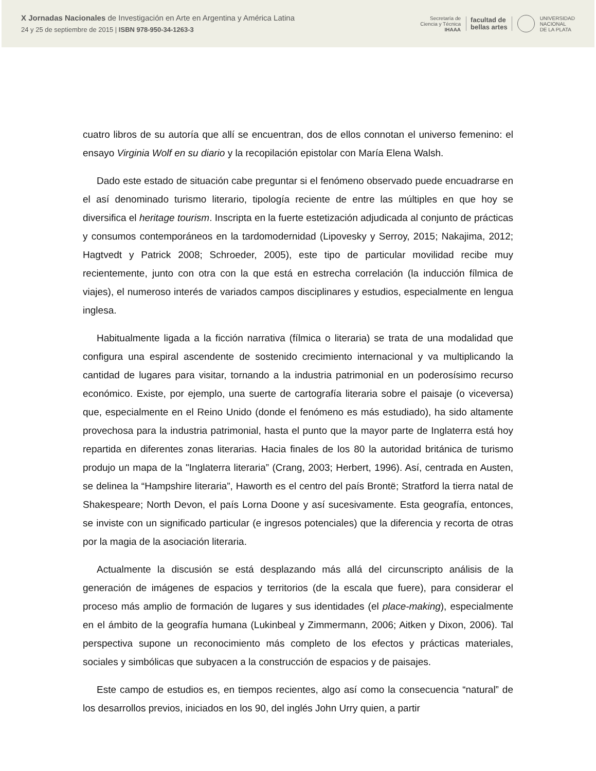X Jornadas Nacionales de Investigación en Arte en Argentina y América Latina
24 y 25 de septiembre de 2015 | ISBN 978-950-34-1263-3
Secretaría de
Ciencia y Técnica
IHAAA facultad de
bellas artes UNIVERSIDAD
NACIONAL
DE LA PLATA
cuatro libros de su autoría que allí se encuentran, dos de ellos connotan el universo femenino: el ensayo Virginia Wolf en su diario y la recopilación epistolar con María Elena Walsh.
Dado este estado de situación cabe preguntar si el fenómeno observado puede encuadrarse en el así denominado turismo literario, tipología reciente de entre las múltiples en que hoy se diversifica el heritage tourism. Inscripta en la fuerte estetización adjudicada al conjunto de prácticas y consumos contemporáneos en la tardomodernidad (Lipovesky y Serroy, 2015; Nakajima, 2012; Hagtvedt y Patrick 2008; Schroeder, 2005), este tipo de particular movilidad recibe muy recientemente, junto con otra con la que está en estrecha correlación (la inducción fílmica de viajes), el numeroso interés de variados campos disciplinares y estudios, especialmente en lengua inglesa.
Habitualmente ligada a la ficción narrativa (fílmica o literaria) se trata de una modalidad que configura una espiral ascendente de sostenido crecimiento internacional y va multiplicando la cantidad de lugares para visitar, tornando a la industria patrimonial en un poderosísimo recurso económico. Existe, por ejemplo, una suerte de cartografía literaria sobre el paisaje (o viceversa) que, especialmente en el Reino Unido (donde el fenómeno es más estudiado), ha sido altamente provechosa para la industria patrimonial, hasta el punto que la mayor parte de Inglaterra está hoy repartida en diferentes zonas literarias. Hacia finales de los 80 la autoridad británica de turismo produjo un mapa de la "Inglaterra literaria” (Crang, 2003; Herbert, 1996). Así, centrada en Austen, se delinea la “Hampshire literaria”, Haworth es el centro del país Brontë; Stratford la tierra natal de Shakespeare; North Devon, el país Lorna Doone y así sucesivamente. Esta geografía, entonces, se inviste con un significado particular (e ingresos potenciales) que la diferencia y recorta de otras por la magia de la asociación literaria.
Actualmente la discusión se está desplazando más allá del circunscripto análisis de la generación de imágenes de espacios y territorios (de la escala que fuere), para considerar el proceso más amplio de formación de lugares y sus identidades (el place-making), especialmente en el ámbito de la geografía humana (Lukinbeal y Zimmermann, 2006; Aitken y Dixon, 2006). Tal perspectiva supone un reconocimiento más completo de los efectos y prácticas materiales, sociales y simbólicas que subyacen a la construcción de espacios y de paisajes.
Este campo de estudios es, en tiempos recientes, algo así como la consecuencia “natural” de los desarrollos previos, iniciados en los 90, del inglés John Urry quien, a partir